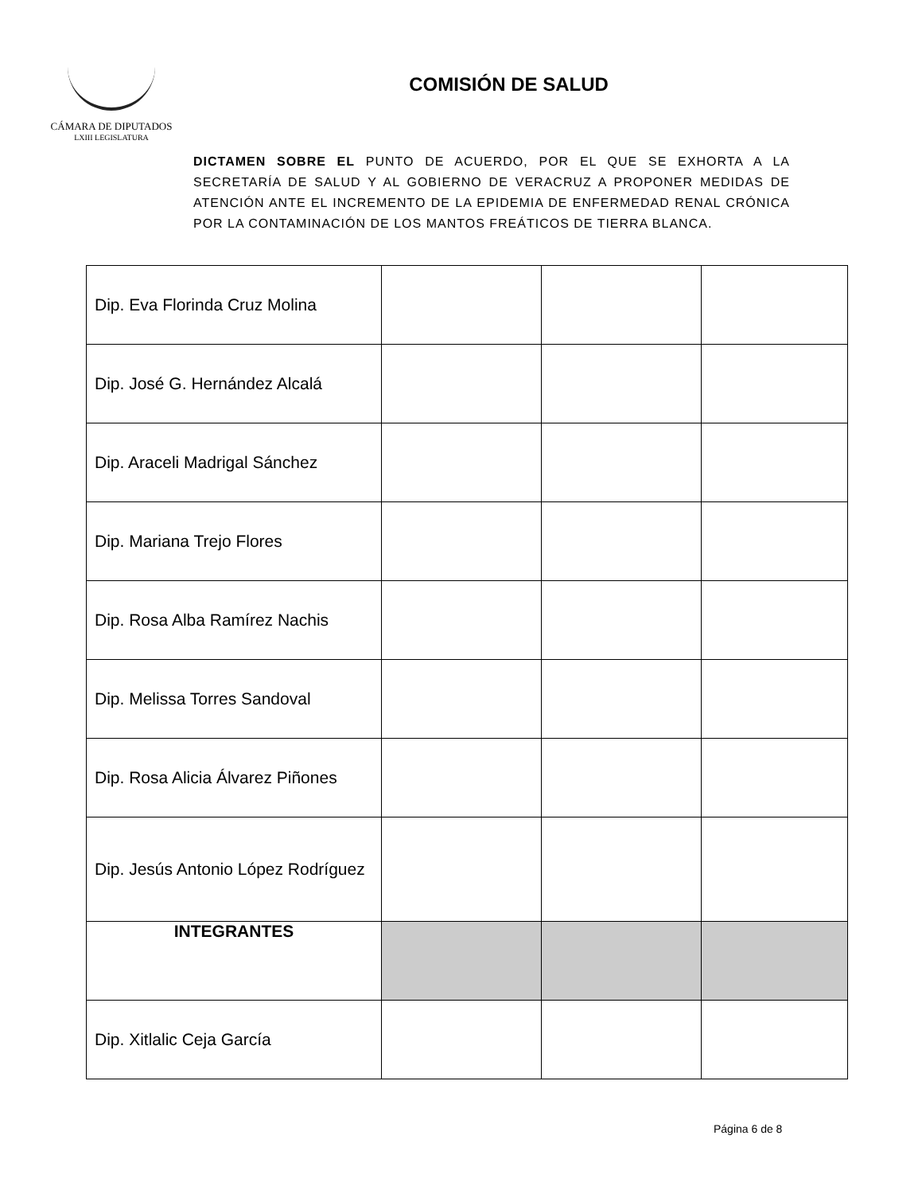CÁMARA DE DIPUTADOS
LXIII LEGISLATURA
COMISIÓN DE SALUD
DICTAMEN SOBRE EL PUNTO DE ACUERDO, POR EL QUE SE EXHORTA A LA SECRETARÍA DE SALUD Y AL GOBIERNO DE VERACRUZ A PROPONER MEDIDAS DE ATENCIÓN ANTE EL INCREMENTO DE LA EPIDEMIA DE ENFERMEDAD RENAL CRÓNICA POR LA CONTAMINACIÓN DE LOS MANTOS FREÁTICOS DE TIERRA BLANCA.
| Dip. Eva Florinda Cruz Molina | | | |
| Dip. José G. Hernández Alcalá | | | |
| Dip. Araceli Madrigal Sánchez | | | |
| Dip. Mariana Trejo Flores | | | |
| Dip. Rosa Alba Ramírez Nachis | | | |
| Dip. Melissa Torres Sandoval | | | |
| Dip. Rosa Alicia Álvarez Piñones | | | |
| Dip. Jesús Antonio López Rodríguez | | | |
| INTEGRANTES | | | |
| Dip. Xitlalic Ceja García | | | |
Página 6 de 8